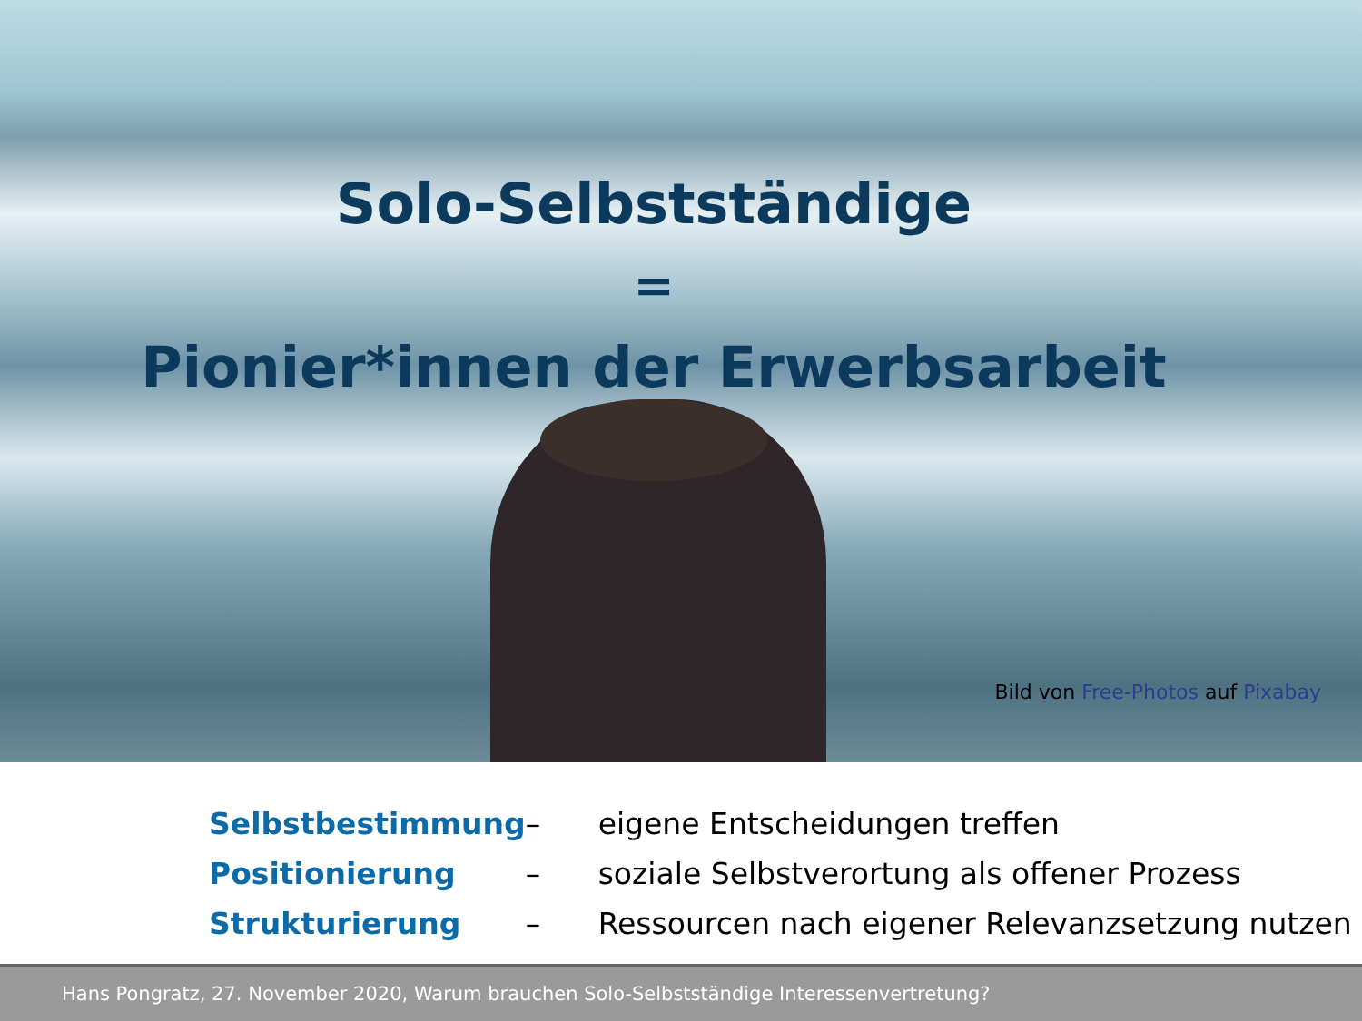Solo-Selbstständige
=
Pionier*innen der Erwerbsarbeit
Bild von Free-Photos auf Pixabay
| Selbstbestimmung | – | eigene Entscheidungen treffen |
| Positionierung | – | soziale Selbstverortung als offener Prozess |
| Strukturierung | – | Ressourcen nach eigener Relevanzsetzung nutzen |
Hans Pongratz, 27. November 2020, Warum brauchen Solo-Selbstständige Interessenvertretung?